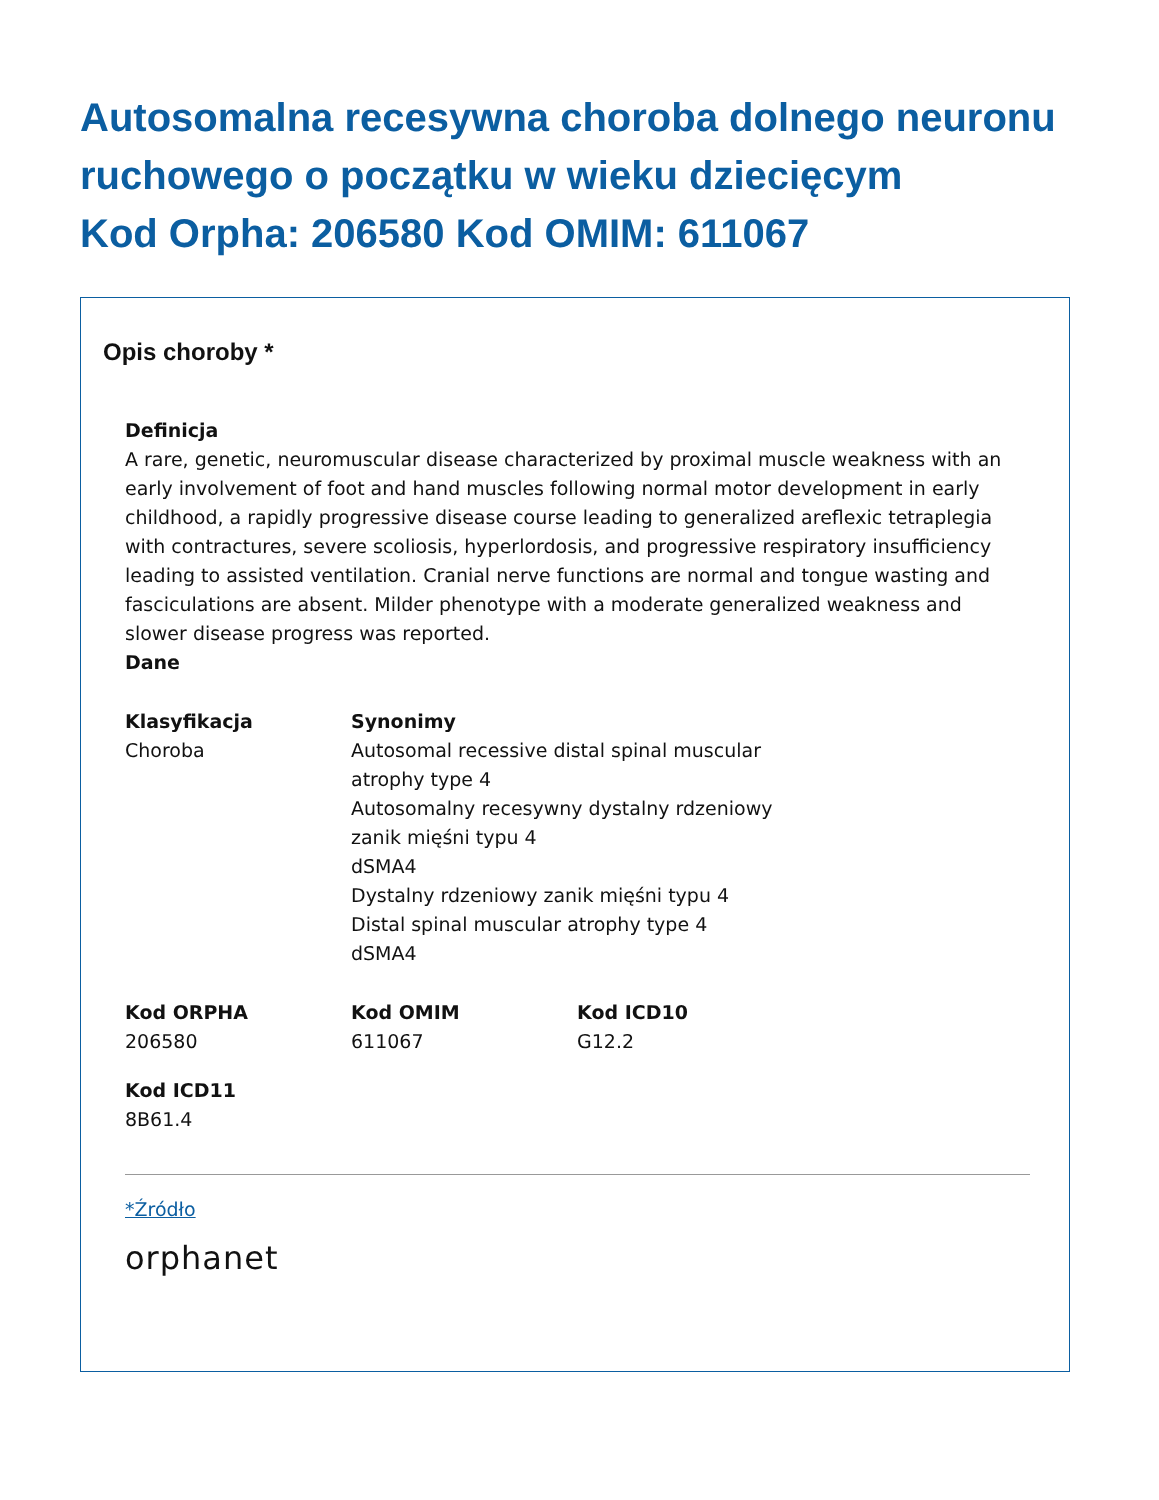Autosomalna recesywna choroba dolnego neuronu ruchowego o początku w wieku dziecięcym
Kod Orpha: 206580 Kod OMIM: 611067
Opis choroby *
Definicja
A rare, genetic, neuromuscular disease characterized by proximal muscle weakness with an early involvement of foot and hand muscles following normal motor development in early childhood, a rapidly progressive disease course leading to generalized areflexic tetraplegia with contractures, severe scoliosis, hyperlordosis, and progressive respiratory insufficiency leading to assisted ventilation. Cranial nerve functions are normal and tongue wasting and fasciculations are absent. Milder phenotype with a moderate generalized weakness and slower disease progress was reported.
Dane
Klasyfikacja
Choroba
Synonimy
Autosomal recessive distal spinal muscular atrophy type 4
Autosomalny recesywny dystalny rdzeniowy zanik mięśni typu 4
dSMA4
Dystalny rdzeniowy zanik mięśni typu 4
Distal spinal muscular atrophy type 4
dSMA4
Kod ORPHA
206580
Kod OMIM
611067
Kod ICD10
G12.2
Kod ICD11
8B61.4
*Źródło
orphanet